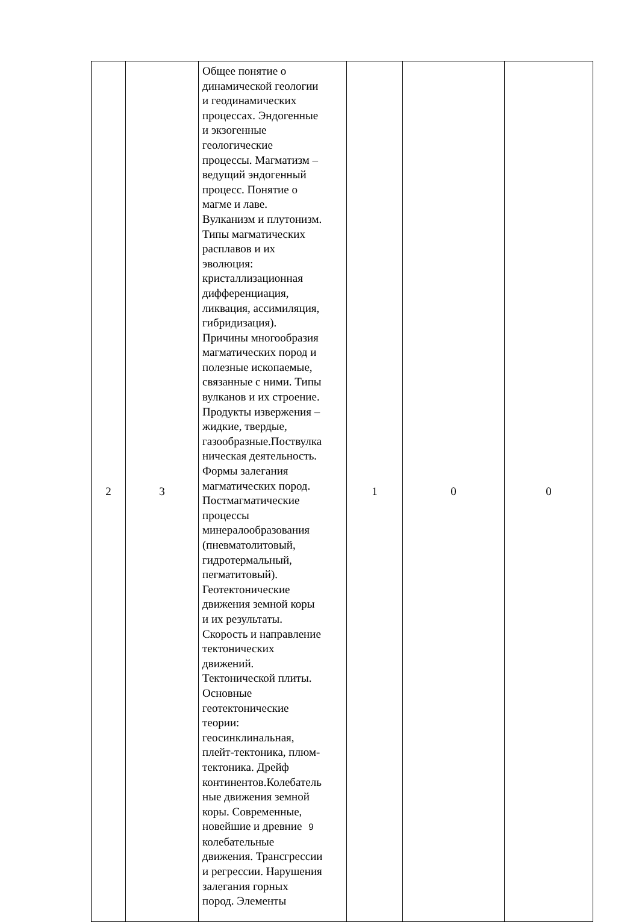| 2 | 3 | Общее понятие о динамической геологии и геодинамических процессах. Эндогенные и экзогенные геологические процессы. Магматизм – ведущий эндогенный процесс. Понятие о магме и лаве. Вулканизм и плутонизм. Типы магматических расплавов и их эволюция: кристаллизационная дифференциация, ликвация, ассимиляция, гибридизация). Причины многообразия магматических пород и полезные ископаемые, связанные с ними. Типы вулканов и их строение. Продукты извержения – жидкие, твердые, газообразные.Поствулка ническая деятельность. Формы залегания магматических пород. Постмагматические процессы минералообразования (пневматолитовый, гидротермальный, пегматитовый). Геотектонические движения земной коры и их результаты. Скорость и направление тектонических движений. Тектонической плиты. Основные геотектонические теории: геосинклинальная, плейт-тектоника, плюм- тектоника. Дрейф континентов.Колебатель ные движения земной коры. Современные, новейшие и древние 9 колебательные движения. Трансгрессии и регрессии. Нарушения залегания горных пород. Элементы | 1 | 0 | 0 |